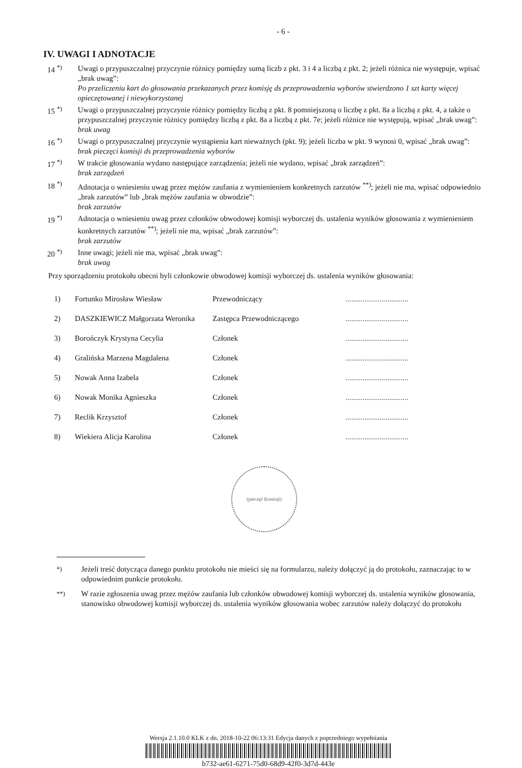- 6 -
IV. UWAGI I ADNOTACJE
14 <sup>*)</sup>
Uwagi o przypuszczalnej przyczynie różnicy pomiędzy sumą liczb z pkt. 3 i 4 a liczbą z pkt. 2; jeżeli różnica nie występuje, wpisać „brak uwag”:
Po przeliczeniu kart do głosowania przekazanych przez komisję ds przeprowadzenia wyborów stwierdzono 1 szt karty więcej opieczętowanej i niewykorzystanej
15 <sup>*)</sup>
Uwagi o przypuszczalnej przyczynie różnicy pomiędzy liczbą z pkt. 8 pomniejszoną o liczbę z pkt. 8a a liczbą z pkt. 4, a także o przypuszczalnej przyczynie różnicy pomiędzy liczbą z pkt. 8a a liczbą z pkt. 7e; jeżeli różnice nie występują, wpisać „brak uwag”:
brak uwag
16 <sup>*)</sup>
Uwagi o przypuszczalnej przyczynie wystąpienia kart nieważnych (pkt. 9); jeżeli liczba w pkt. 9 wynosi 0, wpisać „brak uwag”:
brak pieczęci komisji ds przeprowadzenia wyborów
17 <sup>*)</sup>
W trakcie głosowania wydano następujące zarządzenia; jeżeli nie wydano, wpisać „brak zarządzeń”:
brak zarządzeń
18 <sup>*)</sup>
Adnotacja o wniesieniu uwag przez mężów zaufania z wymienieniem konkretnych zarzutów <sup>**)</sup>; jeżeli nie ma, wpisać odpowiednio „brak zarzutów” lub „brak mężów zaufania w obwodzie”:
brak zarzutów
19 <sup>*)</sup>
Adnotacja o wniesieniu uwag przez członków obwodowej komisji wyborczej ds. ustalenia wyników głosowania z wymienieniem konkretnych zarzutów <sup>**)</sup>; jeżeli nie ma, wpisać „brak zarzutów”:
brak zarzutów
20 <sup>*)</sup>
Inne uwagi; jeżeli nie ma, wpisać „brak uwag”:
brak uwag
Przy sporządzeniu protokołu obecni byli członkowie obwodowej komisji wyborczej ds. ustalenia wyników głosowania:
| 1) | Fortunko Mirosław Wiesław | Przewodniczący | ................................. |
| 2) | DASZKIEWICZ Małgorzata Weronika | Zastępca Przewodniczącego | ................................. |
| 3) | Borończyk Krystyna Cecylia | Członek | ................................. |
| 4) | Gralińska Marzena Magdalena | Członek | ................................. |
| 5) | Nowak Anna Izabela | Członek | ................................. |
| 6) | Nowak Monika Agnieszka | Członek | ................................. |
| 7) | Reclik Krzysztof | Członek | ................................. |
| 8) | Wiekiera Alicja Karolina | Członek | ................................. |
(pieczęć Komisji)
<sup>*)</sup> Jeżeli treść dotycząca danego punktu protokołu nie mieści się na formularzu, należy dołączyć ją do protokołu, zaznaczając to w odpowiednim punkcie protokołu.
<sup>**)</sup> W razie zgłoszenia uwag przez mężów zaufania lub członków obwodowej komisji wyborczej ds. ustalenia wyników głosowania, stanowisko obwodowej komisji wyborczej ds. ustalenia wyników głosowania wobec zarzutów należy dołączyć do protokołu
Wersja 2.1.10.0 KLK z dn. 2018-10-22 06:13:31 Edycja danych z poprzedniego wypełniania
b732-ae61-6271-75d0-68d9-42f0-3d7d-443e